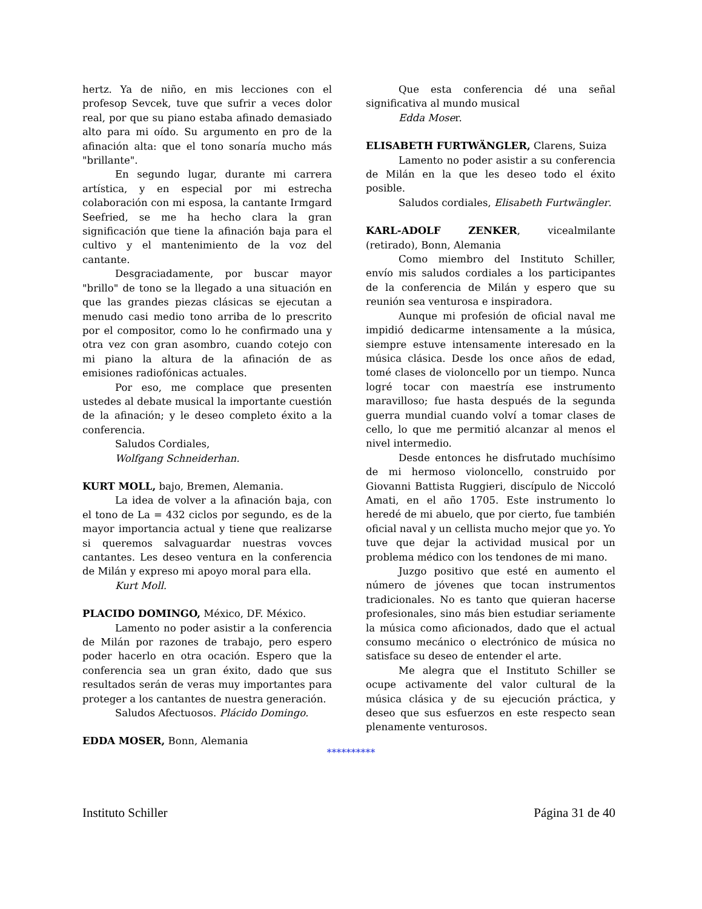hertz. Ya de niño, en mis lecciones con el profesop Sevcek, tuve que sufrir a veces dolor real, por que su piano estaba afinado demasiado alto para mi oído. Su argumento en pro de la afinación alta: que el tono sonaría mucho más "brillante".
En segundo lugar, durante mi carrera artística, y en especial por mi estrecha colaboración con mi esposa, la cantante Irmgard Seefried, se me ha hecho clara la gran significación que tiene la afinación baja para el cultivo y el mantenimiento de la voz del cantante.
Desgraciadamente, por buscar mayor "brillo" de tono se la llegado a una situación en que las grandes piezas clásicas se ejecutan a menudo casi medio tono arriba de lo prescrito por el compositor, como lo he confirmado una y otra vez con gran asombro, cuando cotejo con mi piano la altura de la afinación de as emisiones radiofónicas actuales.
Por eso, me complace que presenten ustedes al debate musical la importante cuestión de la afinación; y le deseo completo éxito a la conferencia.
Saludos Cordiales,
Wolfgang Schneiderhan.
KURT MOLL, bajo, Bremen, Alemania.
La idea de volver a la afinación baja, con el tono de La = 432 ciclos por segundo, es de la mayor importancia actual y tiene que realizarse si queremos salvaguardar nuestras vovces cantantes. Les deseo ventura en la conferencia de Milán y expreso mi apoyo moral para ella.
Kurt Moll.
PLACIDO DOMINGO, México, DF. México.
Lamento no poder asistir a la conferencia de Milán por razones de trabajo, pero espero poder hacerlo en otra ocación. Espero que la conferencia sea un gran éxito, dado que sus resultados serán de veras muy importantes para proteger a los cantantes de nuestra generación.
Saludos Afectuosos. Plácido Domingo.
EDDA MOSER, Bonn, Alemania
Que esta conferencia dé una señal significativa al mundo musical
Edda Moser.
ELISABETH FURTWÄNGLER, Clarens, Suiza
Lamento no poder asistir a su conferencia de Milán en la que les deseo todo el éxito posible.
Saludos cordiales, Elisabeth Furtwängler.
KARL-ADOLF ZENKER, vicealmilante (retirado), Bonn, Alemania
Como miembro del Instituto Schiller, envío mis saludos cordiales a los participantes de la conferencia de Milán y espero que su reunión sea venturosa e inspiradora.
Aunque mi profesión de oficial naval me impidió dedicarme intensamente a la música, siempre estuve intensamente interesado en la música clásica. Desde los once años de edad, tomé clases de violoncello por un tiempo. Nunca logré tocar con maestría ese instrumento maravilloso; fue hasta después de la segunda guerra mundial cuando volví a tomar clases de cello, lo que me permitió alcanzar al menos el nivel intermedio.
Desde entonces he disfrutado muchísimo de mi hermoso violoncello, construido por Giovanni Battista Ruggieri, discípulo de Niccoló Amati, en el año 1705. Este instrumento lo heredé de mi abuelo, que por cierto, fue también oficial naval y un cellista mucho mejor que yo. Yo tuve que dejar la actividad musical por un problema médico con los tendones de mi mano.
Juzgo positivo que esté en aumento el número de jóvenes que tocan instrumentos tradicionales. No es tanto que quieran hacerse profesionales, sino más bien estudiar seriamente la música como aficionados, dado que el actual consumo mecánico o electrónico de música no satisface su deseo de entender el arte.
Me alegra que el Instituto Schiller se ocupe activamente del valor cultural de la música clásica y de su ejecución práctica, y deseo que sus esfuerzos en este respecto sean plenamente venturosos.
**********
Instituto Schiller Página 31 de 40